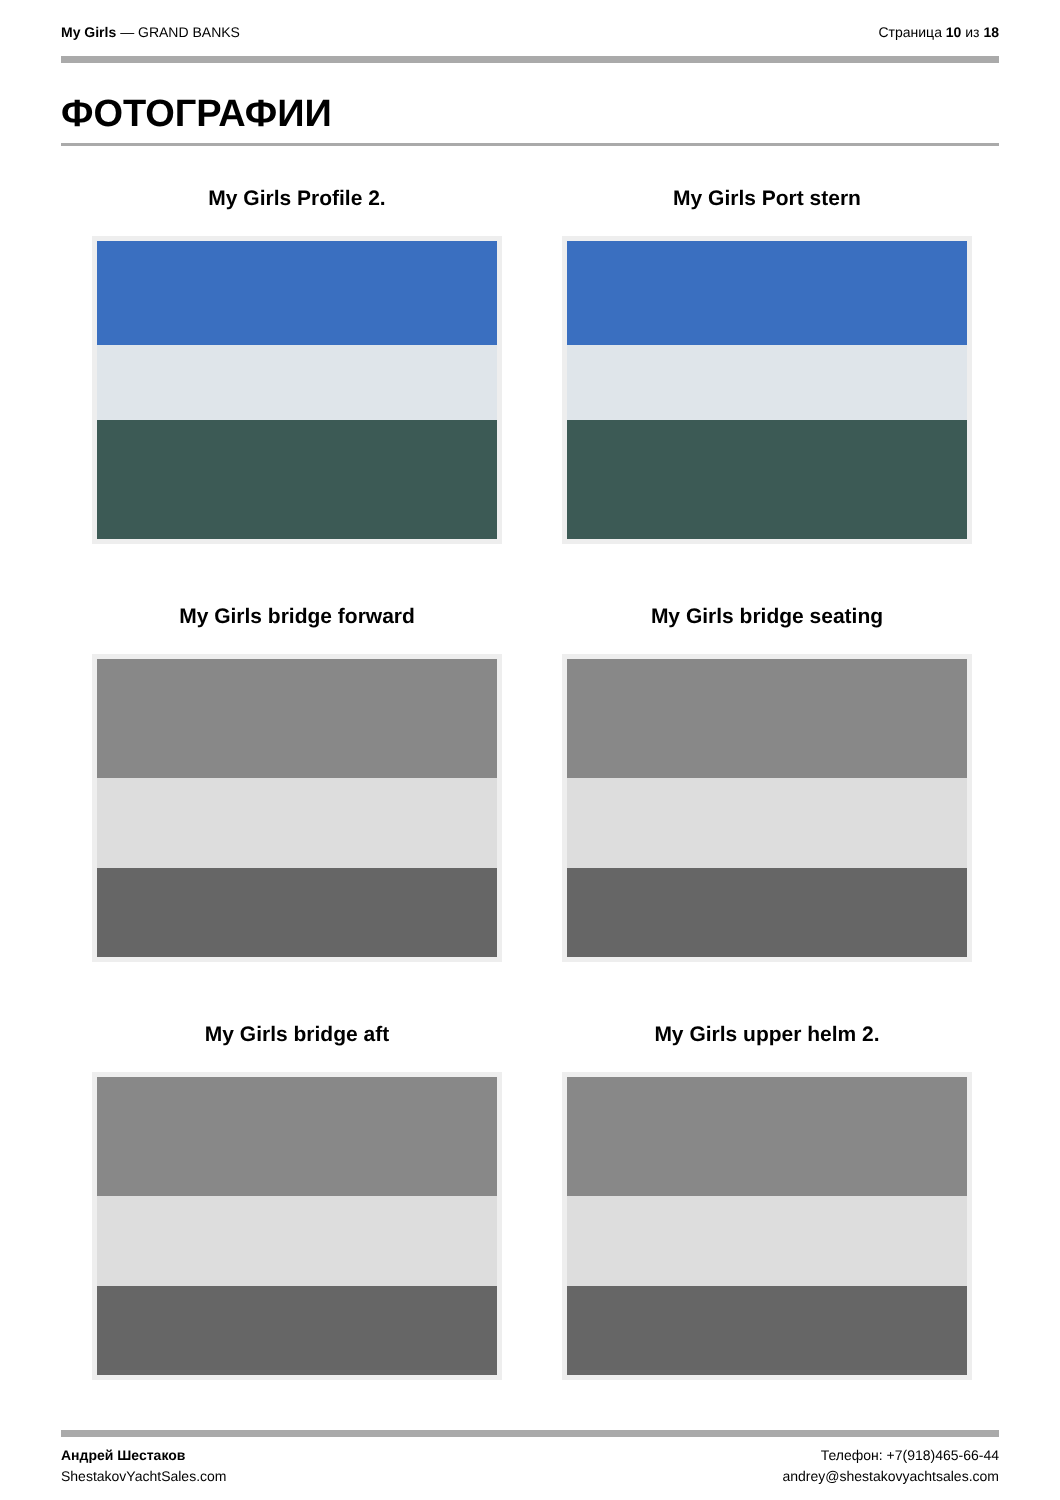My Girls — GRAND BANKS Страница 10 из 18
ФОТОГРАФИИ
My Girls Profile 2.
My Girls Port stern
My Girls bridge forward
My Girls bridge seating
My Girls bridge aft
My Girls upper helm 2.
Андрей Шестаков
ShestakovYachtSales.com
Телефон: +7(918)465-66-44
andrey@shestakovyachtsales.com